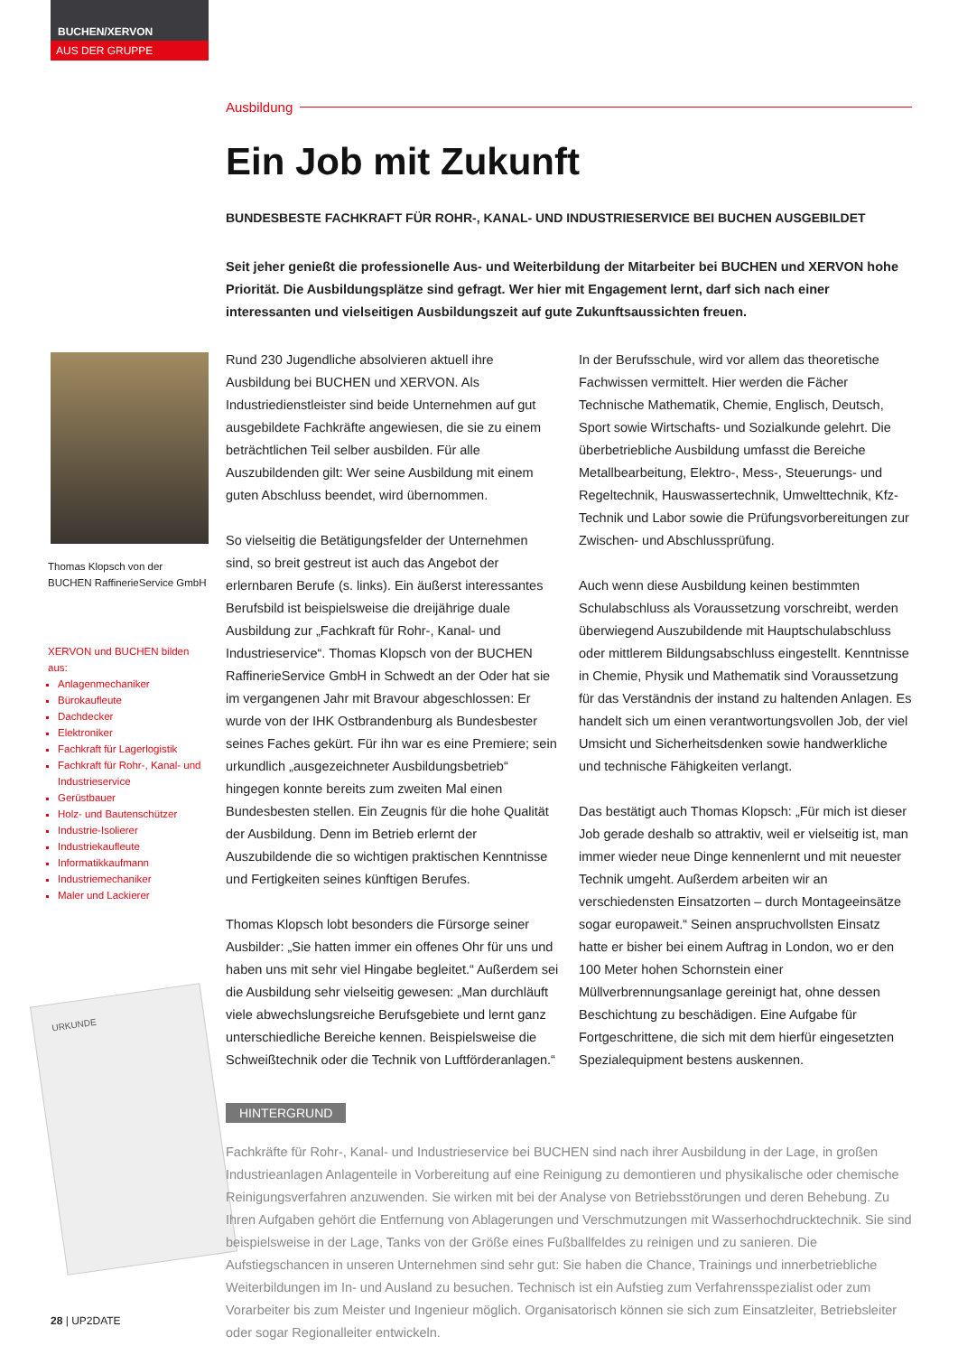BUCHEN/XERVON
AUS DER GRUPPE
Thomas Klopsch von der
BUCHEN RaffinerieService GmbH
XERVON und BUCHEN bilden aus:
Anlagenmechaniker
Bürokaufleute
Dachdecker
Elektroniker
Fachkraft für Lagerlogistik
Fachkraft für Rohr-, Kanal- und Industrieservice
Gerüstbauer
Holz- und Bautenschützer
Industrie-Isolierer
Industriekaufleute
Informatikkaufmann
Industriemechaniker
Maler und Lackierer
URKUNDE
Ausbildung
Ein Job mit Zukunft
BUNDESBESTE FACHKRAFT FÜR ROHR-, KANAL- UND INDUSTRIESERVICE BEI BUCHEN AUSGEBILDET
Seit jeher genießt die professionelle Aus- und Weiterbildung der Mitarbeiter bei BUCHEN und XERVON hohe Priorität. Die Ausbildungsplätze sind gefragt. Wer hier mit Engagement lernt, darf sich nach einer interessanten und vielseitigen Ausbildungszeit auf gute Zukunftsaussichten freuen.
Rund 230 Jugendliche absolvieren aktuell ihre Ausbildung bei BUCHEN und XERVON. Als Industriedienstleister sind beide Unternehmen auf gut ausgebildete Fachkräfte angewiesen, die sie zu einem beträchtlichen Teil selber ausbilden. Für alle Auszubildenden gilt: Wer seine Ausbildung mit einem guten Abschluss beendet, wird übernommen.
So vielseitig die Betätigungsfelder der Unternehmen sind, so breit gestreut ist auch das Angebot der erlernbaren Berufe (s. links). Ein äußerst interessantes Berufsbild ist beispielsweise die dreijährige duale Ausbildung zur „Fachkraft für Rohr-, Kanal- und Industrieservice“. Thomas Klopsch von der BUCHEN RaffinerieService GmbH in Schwedt an der Oder hat sie im vergangenen Jahr mit Bravour abgeschlossen: Er wurde von der IHK Ostbrandenburg als Bundesbester seines Faches gekürt. Für ihn war es eine Premiere; sein urkundlich „ausgezeichneter Ausbildungsbetrieb“ hingegen konnte bereits zum zweiten Mal einen Bundesbesten stellen. Ein Zeugnis für die hohe Qualität der Ausbildung. Denn im Betrieb erlernt der Auszubildende die so wichtigen praktischen Kenntnisse und Fertigkeiten seines künftigen Berufes.
Thomas Klopsch lobt besonders die Fürsorge seiner Ausbilder: „Sie hatten immer ein offenes Ohr für uns und haben uns mit sehr viel Hingabe begleitet.“ Außerdem sei die Ausbildung sehr vielseitig gewesen: „Man durchläuft viele abwechslungsreiche Berufsgebiete und lernt ganz unterschiedliche Bereiche kennen. Beispielsweise die Schweißtechnik oder die Technik von Luftförderanlagen.“
In der Berufsschule, wird vor allem das theoretische Fachwissen vermittelt. Hier werden die Fächer Technische Mathematik, Chemie, Englisch, Deutsch, Sport sowie Wirtschafts- und Sozialkunde gelehrt. Die überbetriebliche Ausbildung umfasst die Bereiche Metallbearbeitung, Elektro-, Mess-, Steuerungs- und Regeltechnik, Hauswassertechnik, Umwelttechnik, Kfz-Technik und Labor sowie die Prüfungsvorbereitungen zur Zwischen- und Abschlussprüfung.
Auch wenn diese Ausbildung keinen bestimmten Schulabschluss als Voraussetzung vorschreibt, werden überwiegend Auszubildende mit Hauptschulabschluss oder mittlerem Bildungsabschluss eingestellt. Kenntnisse in Chemie, Physik und Mathematik sind Voraussetzung für das Verständnis der instand zu haltenden Anlagen. Es handelt sich um einen verantwortungsvollen Job, der viel Umsicht und Sicherheitsdenken sowie handwerkliche und technische Fähigkeiten verlangt.
Das bestätigt auch Thomas Klopsch: „Für mich ist dieser Job gerade deshalb so attraktiv, weil er vielseitig ist, man immer wieder neue Dinge kennenlernt und mit neuester Technik umgeht. Außerdem arbeiten wir an verschiedensten Einsatzorten – durch Montageeinsätze sogar europaweit.“ Seinen anspruchvollsten Einsatz hatte er bisher bei einem Auftrag in London, wo er den 100 Meter hohen Schornstein einer Müllverbrennungsanlage gereinigt hat, ohne dessen Beschichtung zu beschädigen. Eine Aufgabe für Fortgeschrittene, die sich mit dem hierfür eingesetzten Spezialequipment bestens auskennen.
HINTERGRUND
Fachkräfte für Rohr-, Kanal- und Industrieservice bei BUCHEN sind nach ihrer Ausbildung in der Lage, in großen Industrieanlagen Anlagenteile in Vorbereitung auf eine Reinigung zu demontieren und physikalische oder chemische Reinigungsverfahren anzuwenden. Sie wirken mit bei der Analyse von Betriebsstörungen und deren Behebung. Zu Ihren Aufgaben gehört die Entfernung von Ablagerungen und Verschmutzungen mit Wasserhochdrucktechnik. Sie sind beispielsweise in der Lage, Tanks von der Größe eines Fußballfeldes zu reinigen und zu sanieren. Die Aufstiegschancen in unseren Unternehmen sind sehr gut: Sie haben die Chance, Trainings und innerbetriebliche Weiterbildungen im In- und Ausland zu besuchen. Technisch ist ein Aufstieg zum Verfahrensspezialist oder zum Vorarbeiter bis zum Meister und Ingenieur möglich. Organisatorisch können sie sich zum Einsatzleiter, Betriebsleiter oder sogar Regionalleiter entwickeln.
28 | UP2DATE